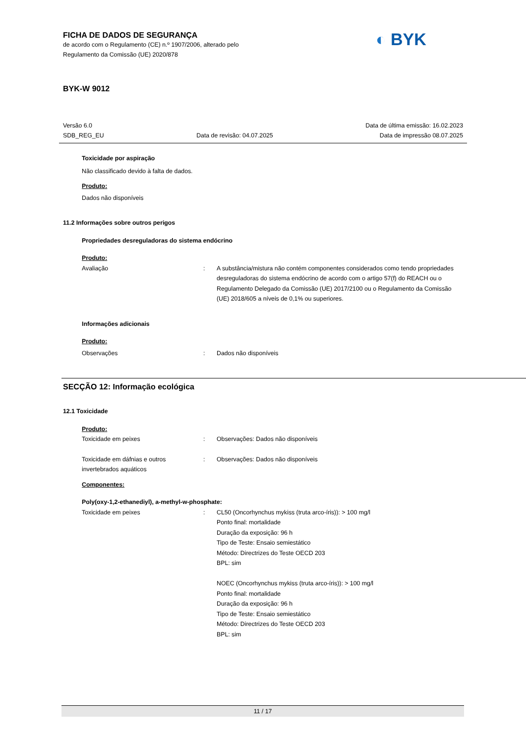FICHA DE DADOS DE SEGURANÇA
de acordo com o Regulamento (CE) n.º 1907/2006, alterado pelo
Regulamento da Comissão (UE) 2020/878
◐ BYK
BYK-W 9012
Versão 6.0
SDB_REG_EU
Data de revisão: 04.07.2025 Data de última emissão: 16.02.2023
Data de impressão 08.07.2025
Toxicidade por aspiração
Não classificado devido à falta de dados.
Produto:
Dados não disponíveis
11.2 Informações sobre outros perigos
Propriedades desreguladoras do sistema endócrino
Produto:
Avaliação : A substância/mistura não contém componentes considerados como tendo propriedades desreguladoras do sistema endócrino de acordo com o artigo 57(f) do REACH ou o Regulamento Delegado da Comissão (UE) 2017/2100 ou o Regulamento da Comissão (UE) 2018/605 a níveis de 0,1% ou superiores.
Informações adicionais
Produto:
Observações : Dados não disponíveis
SECÇÃO 12: Informação ecológica
12.1 Toxicidade
Produto:
Toxicidade em peixes : Observações: Dados não disponíveis
Toxicidade em dáfnias e outros invertebrados aquáticos
: Observações: Dados não disponíveis
Componentes:
Poly(oxy-1,2-ethanediyl), a-methyl-w-phosphate:
Toxicidade em peixes : CL50 (Oncorhynchus mykiss (truta arco-íris)): > 100 mg/l
Ponto final: mortalidade
Duração da exposição: 96 h
Tipo de Teste: Ensaio semiestático
Método: Directrizes do Teste OECD 203
BPL: sim
NOEC (Oncorhynchus mykiss (truta arco-íris)): > 100 mg/l
Ponto final: mortalidade
Duração da exposição: 96 h
Tipo de Teste: Ensaio semiestático
Método: Directrizes do Teste OECD 203
BPL: sim
11 / 17